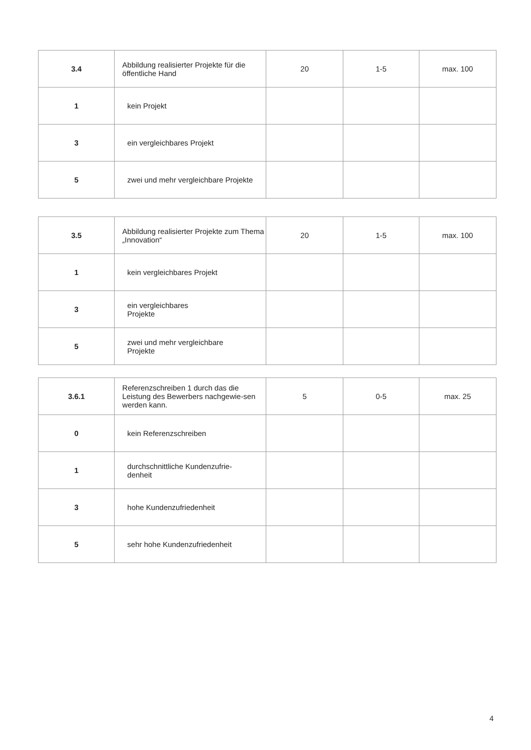| 3.4 | Abbildung realisierter Projekte für die öffentliche Hand | 20 | 1-5 | max. 100 |
| 1 | kein Projekt | | | |
| 3 | ein vergleichbares Projekt | | | |
| 5 | zwei und mehr vergleichbare Projekte | | | |
| 3.5 | Abbildung realisierter Projekte zum Thema „Innovation“ | 20 | 1-5 | max. 100 |
| 1 | kein vergleichbares Projekt | | | |
| 3 | ein vergleichbares Projekte | | | |
| 5 | zwei und mehr vergleichbare Projekte | | | |
| 3.6.1 | Referenzschreiben 1 durch das die Leistung des Bewerbers nachgewie-sen werden kann. | 5 | 0-5 | max. 25 |
| 0 | kein Referenzschreiben | | | |
| 1 | durchschnittliche Kundenzufrie- denheit | | | |
| 3 | hohe Kundenzufriedenheit | | | |
| 5 | sehr hohe Kundenzufriedenheit | | | |
4